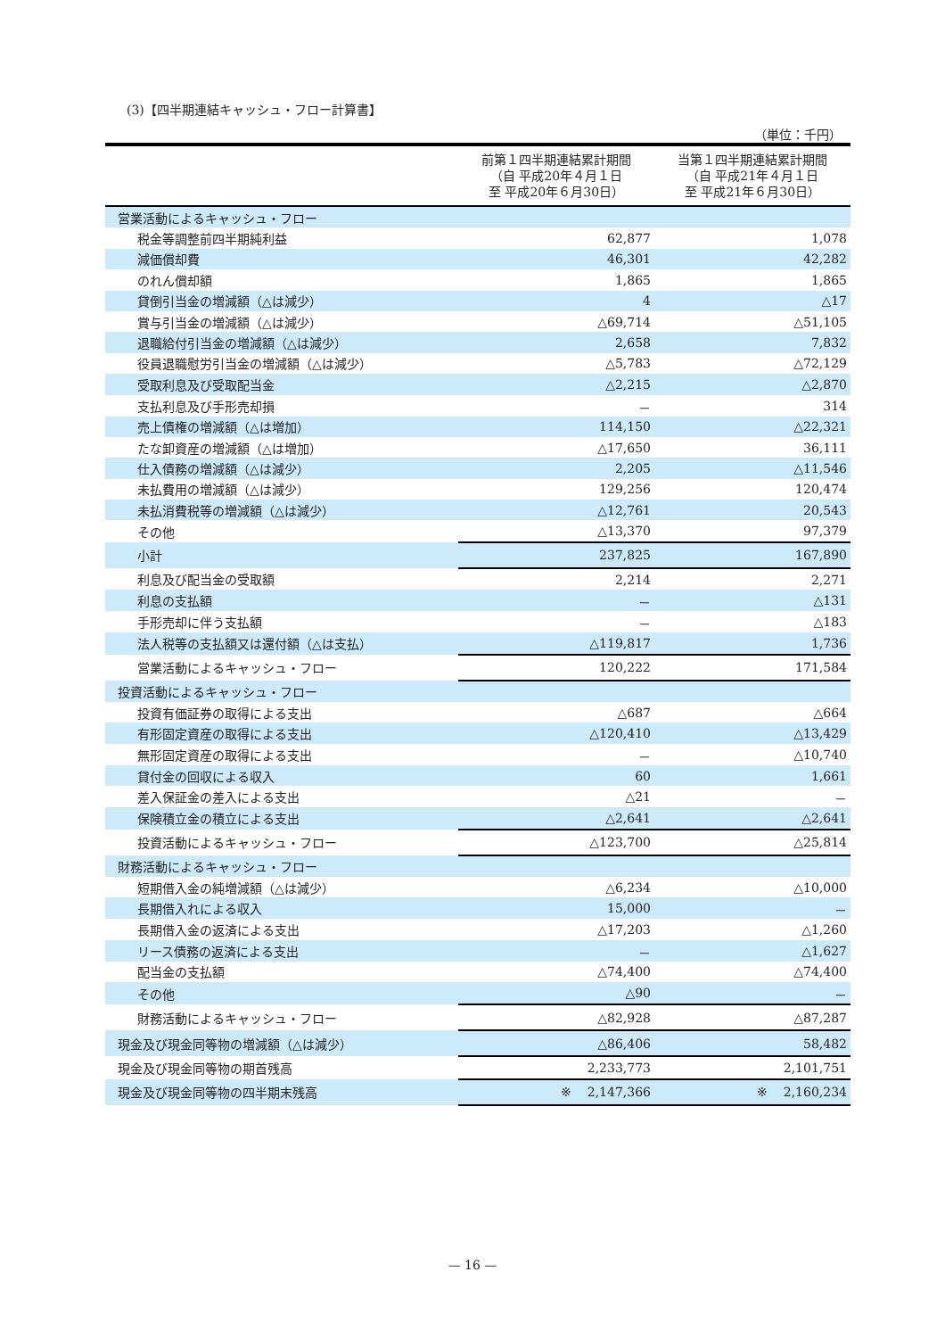(3)【四半期連結キャッシュ・フロー計算書】
（単位：千円）
| | 前第１四半期連結累計期間 （自 平成20年４月１日 至 平成20年６月30日） | 当第１四半期連結累計期間 （自 平成21年４月１日 至 平成21年６月30日） |
| --- | --- | --- |
| 営業活動によるキャッシュ・フロー | | |
| 税金等調整前四半期純利益 | 62,877 | 1,078 |
| 減価償却費 | 46,301 | 42,282 |
| のれん償却額 | 1,865 | 1,865 |
| 貸倒引当金の増減額（△は減少） | 4 | △17 |
| 賞与引当金の増減額（△は減少） | △69,714 | △51,105 |
| 退職給付引当金の増減額（△は減少） | 2,658 | 7,832 |
| 役員退職慰労引当金の増減額（△は減少） | △5,783 | △72,129 |
| 受取利息及び受取配当金 | △2,215 | △2,870 |
| 支払利息及び手形売却損 | － | 314 |
| 売上債権の増減額（△は増加） | 114,150 | △22,321 |
| たな卸資産の増減額（△は増加） | △17,650 | 36,111 |
| 仕入債務の増減額（△は減少） | 2,205 | △11,546 |
| 未払費用の増減額（△は減少） | 129,256 | 120,474 |
| 未払消費税等の増減額（△は減少） | △12,761 | 20,543 |
| その他 | △13,370 | 97,379 |
| 小計 | 237,825 | 167,890 |
| 利息及び配当金の受取額 | 2,214 | 2,271 |
| 利息の支払額 | － | △131 |
| 手形売却に伴う支払額 | － | △183 |
| 法人税等の支払額又は還付額（△は支払） | △119,817 | 1,736 |
| 営業活動によるキャッシュ・フロー | 120,222 | 171,584 |
| 投資活動によるキャッシュ・フロー | | |
| 投資有価証券の取得による支出 | △687 | △664 |
| 有形固定資産の取得による支出 | △120,410 | △13,429 |
| 無形固定資産の取得による支出 | － | △10,740 |
| 貸付金の回収による収入 | 60 | 1,661 |
| 差入保証金の差入による支出 | △21 | － |
| 保険積立金の積立による支出 | △2,641 | △2,641 |
| 投資活動によるキャッシュ・フロー | △123,700 | △25,814 |
| 財務活動によるキャッシュ・フロー | | |
| 短期借入金の純増減額（△は減少） | △6,234 | △10,000 |
| 長期借入れによる収入 | 15,000 | － |
| 長期借入金の返済による支出 | △17,203 | △1,260 |
| リース債務の返済による支出 | － | △1,627 |
| 配当金の支払額 | △74,400 | △74,400 |
| その他 | △90 | － |
| 財務活動によるキャッシュ・フロー | △82,928 | △87,287 |
| 現金及び現金同等物の増減額（△は減少） | △86,406 | 58,482 |
| 現金及び現金同等物の期首残高 | 2,233,773 | 2,101,751 |
| 現金及び現金同等物の四半期末残高 | ※ 2,147,366 | ※ 2,160,234 |
— 16 —